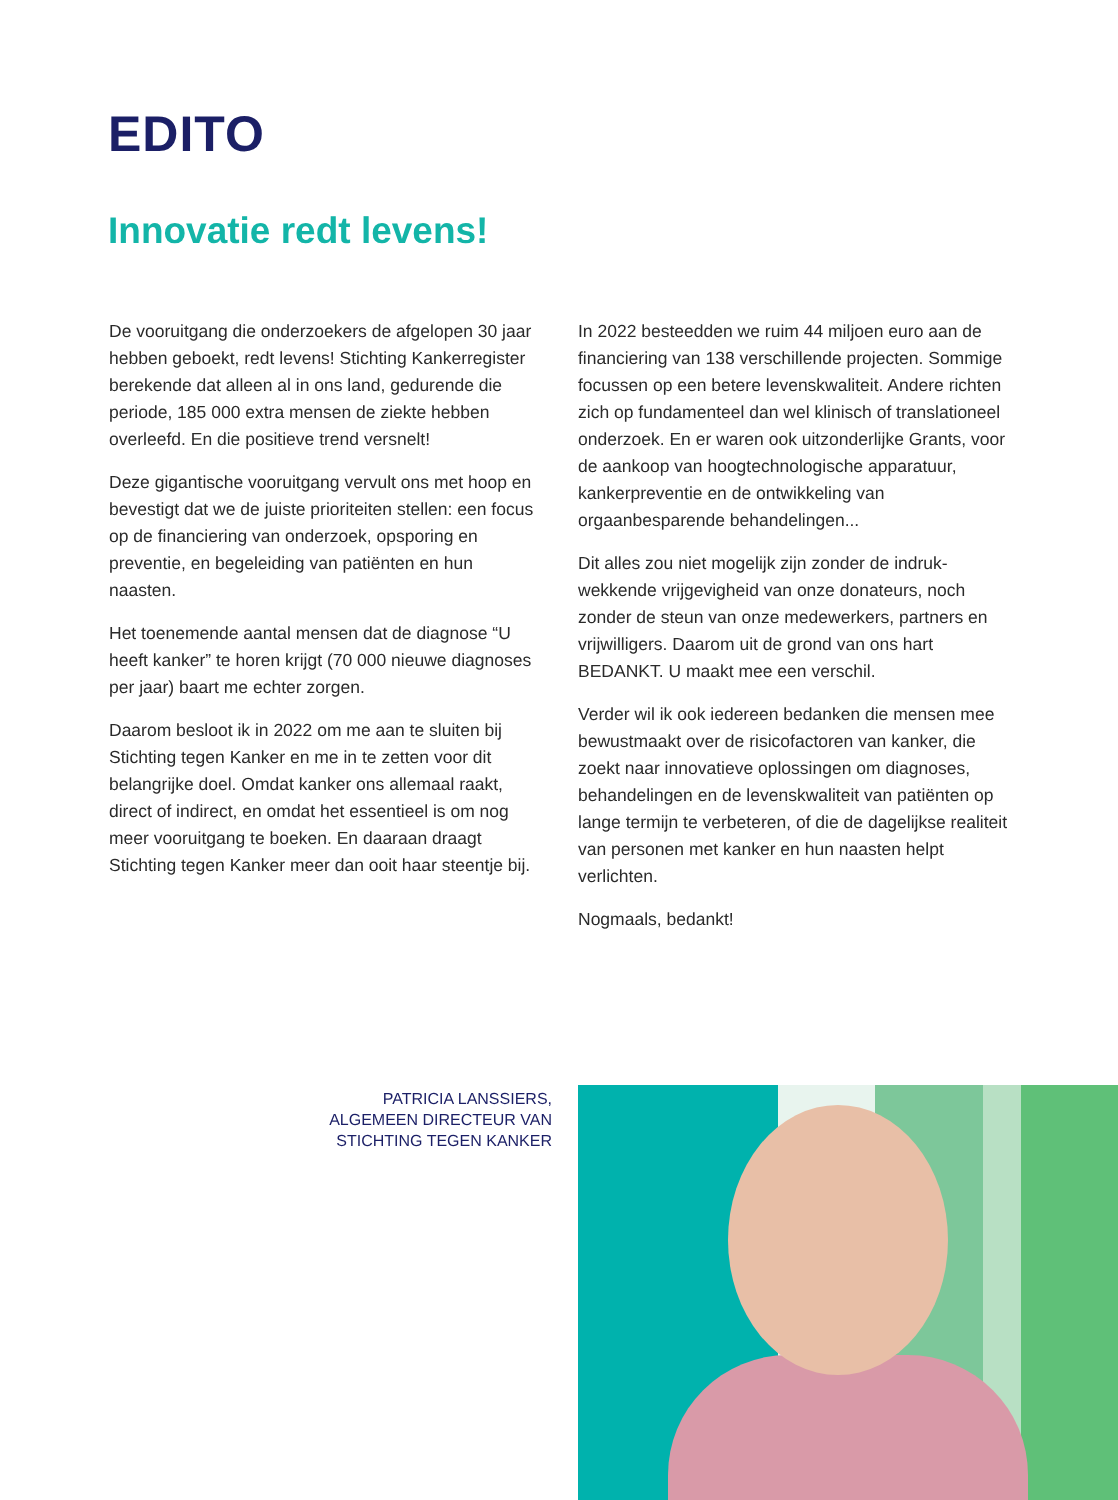EDITO
Innovatie redt levens!
De vooruitgang die onderzoekers de afgelopen 30 jaar hebben geboekt, redt levens! Stichting Kankerregister berekende dat alleen al in ons land, gedurende die periode, 185 000 extra mensen de ziekte hebben overleefd. En die positieve trend versnelt!
Deze gigantische vooruitgang vervult ons met hoop en bevestigt dat we de juiste prioriteiten stellen: een focus op de financiering van onderzoek, opsporing en preventie, en begeleiding van patiënten en hun naasten.
Het toenemende aantal mensen dat de diagnose “U heeft kanker” te horen krijgt (70 000 nieuwe diagnoses per jaar) baart me echter zorgen.
Daarom besloot ik in 2022 om me aan te sluiten bij Stichting tegen Kanker en me in te zetten voor dit belangrijke doel. Omdat kanker ons allemaal raakt, direct of indirect, en omdat het essentieel is om nog meer vooruitgang te boeken. En daaraan draagt Stichting tegen Kanker meer dan ooit haar steentje bij.
In 2022 besteedden we ruim 44 miljoen euro aan de financiering van 138 verschillende projecten. Sommige focussen op een betere levenskwaliteit. Andere richten zich op fundamenteel dan wel klinisch of translationeel onderzoek. En er waren ook uitzonderlijke Grants, voor de aankoop van hoogtechnologische apparatuur, kankerpreventie en de ontwikkeling van orgaanbesparende behandelingen...
Dit alles zou niet mogelijk zijn zonder de indruk-wekkende vrijgevigheid van onze donateurs, noch zonder de steun van onze medewerkers, partners en vrijwilligers. Daarom uit de grond van ons hart BEDANKT. U maakt mee een verschil.
Verder wil ik ook iedereen bedanken die mensen mee bewustmaakt over de risicofactoren van kanker, die zoekt naar innovatieve oplossingen om diagnoses, behandelingen en de levenskwaliteit van patiënten op lange termijn te verbeteren, of die de dagelijkse realiteit van personen met kanker en hun naasten helpt verlichten.
Nogmaals, bedankt!
PATRICIA LANSSIERS,
ALGEMEEN DIRECTEUR VAN
STICHTING TEGEN KANKER